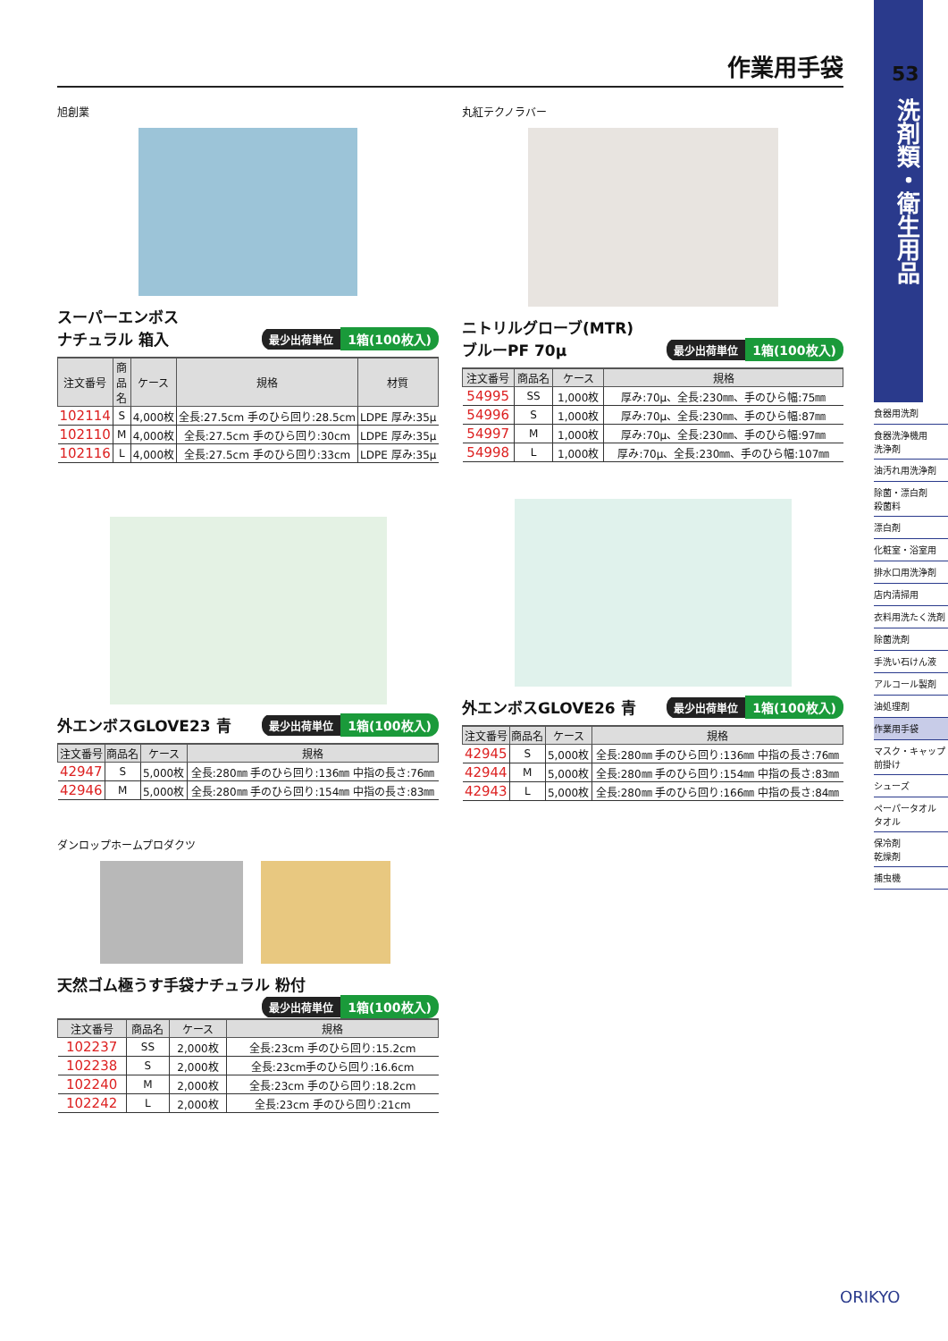作業用手袋
旭創業
スーパーエンボス
ナチュラル 箱入 最少出荷単位 1箱(100枚入)
| 注文番号 | 商品名 | ケース | 規格 | 材質 |
| --- | --- | --- | --- | --- |
| 102114 | S | 4,000枚 | 全長:27.5cm 手のひら回り:28.5cm | LDPE 厚み:35μ |
| 102110 | M | 4,000枚 | 全長:27.5cm 手のひら回り:30cm | LDPE 厚み:35μ |
| 102116 | L | 4,000枚 | 全長:27.5cm 手のひら回り:33cm | LDPE 厚み:35μ |
丸紅テクノラバー
ニトリルグローブ(MTR)
ブルーPF 70μ 最少出荷単位 1箱(100枚入)
| 注文番号 | 商品名 | ケース | 規格 |
| --- | --- | --- | --- |
| 54995 | SS | 1,000枚 | 厚み:70μ、全長:230㎜、手のひら幅:75㎜ |
| 54996 | S | 1,000枚 | 厚み:70μ、全長:230㎜、手のひら幅:87㎜ |
| 54997 | M | 1,000枚 | 厚み:70μ、全長:230㎜、手のひら幅:97㎜ |
| 54998 | L | 1,000枚 | 厚み:70μ、全長:230㎜、手のひら幅:107㎜ |
外エンボスGLOVE23 青 最少出荷単位 1箱(100枚入)
| 注文番号 | 商品名 | ケース | 規格 |
| --- | --- | --- | --- |
| 42947 | S | 5,000枚 | 全長:280㎜ 手のひら回り:136㎜ 中指の長さ:76㎜ |
| 42946 | M | 5,000枚 | 全長:280㎜ 手のひら回り:154㎜ 中指の長さ:83㎜ |
外エンボスGLOVE26 青 最少出荷単位 1箱(100枚入)
| 注文番号 | 商品名 | ケース | 規格 |
| --- | --- | --- | --- |
| 42945 | S | 5,000枚 | 全長:280㎜ 手のひら回り:136㎜ 中指の長さ:76㎜ |
| 42944 | M | 5,000枚 | 全長:280㎜ 手のひら回り:154㎜ 中指の長さ:83㎜ |
| 42943 | L | 5,000枚 | 全長:280㎜ 手のひら回り:166㎜ 中指の長さ:84㎜ |
ダンロップホームプロダクツ
天然ゴム極うす手袋ナチュラル 粉付 最少出荷単位 1箱(100枚入)
| 注文番号 | 商品名 | ケース | 規格 |
| --- | --- | --- | --- |
| 102237 | SS | 2,000枚 | 全長:23cm 手のひら回り:15.2cm |
| 102238 | S | 2,000枚 | 全長:23cm手のひら回り:16.6cm |
| 102240 | M | 2,000枚 | 全長:23cm 手のひら回り:18.2cm |
| 102242 | L | 2,000枚 | 全長:23cm 手のひら回り:21cm |
53
洗剤類・衛生用品
食器用洗剤
食器洗浄機用
洗浄剤
油汚れ用洗浄剤
除菌・漂白剤
殺菌料
漂白剤
化粧室・浴室用
排水口用洗浄剤
店内清掃用
衣料用洗たく洗剤
除菌洗剤
手洗い石けん液
アルコール製剤
油処理剤
作業用手袋
マスク・キャップ
前掛け
シューズ
ペーパータオル
タオル
保冷剤
乾燥剤
捕虫機
ORIKYO